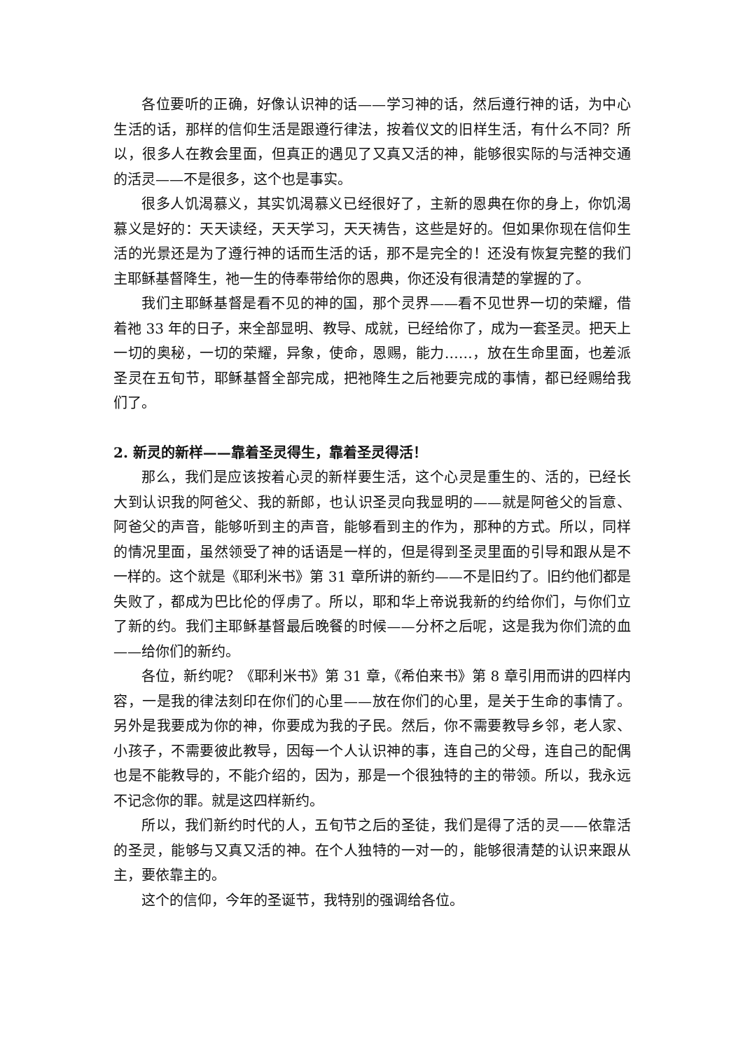各位要听的正确，好像认识神的话——学习神的话，然后遵行神的话，为中心生活的话，那样的信仰生活是跟遵行律法，按着仪文的旧样生活，有什么不同？所以，很多人在教会里面，但真正的遇见了又真又活的神，能够很实际的与活神交通的活灵——不是很多，这个也是事实。
很多人饥渴慕义，其实饥渴慕义已经很好了，主新的恩典在你的身上，你饥渴慕义是好的：天天读经，天天学习，天天祷告，这些是好的。但如果你现在信仰生活的光景还是为了遵行神的话而生活的话，那不是完全的！还没有恢复完整的我们主耶稣基督降生，祂一生的侍奉带给你的恩典，你还没有很清楚的掌握的了。
我们主耶稣基督是看不见的神的国，那个灵界——看不见世界一切的荣耀，借着祂 33 年的日子，来全部显明、教导、成就，已经给你了，成为一套圣灵。把天上一切的奥秘，一切的荣耀，异象，使命，恩赐，能力……，放在生命里面，也差派圣灵在五旬节，耶稣基督全部完成，把祂降生之后祂要完成的事情，都已经赐给我们了。
2. 新灵的新样——靠着圣灵得生，靠着圣灵得活！
那么，我们是应该按着心灵的新样要生活，这个心灵是重生的、活的，已经长大到认识我的阿爸父、我的新郎，也认识圣灵向我显明的——就是阿爸父的旨意、阿爸父的声音，能够听到主的声音，能够看到主的作为，那种的方式。所以，同样的情况里面，虽然领受了神的话语是一样的，但是得到圣灵里面的引导和跟从是不一样的。这个就是《耶利米书》第 31 章所讲的新约——不是旧约了。旧约他们都是失败了，都成为巴比伦的俘虏了。所以，耶和华上帝说我新的约给你们，与你们立了新的约。我们主耶稣基督最后晚餐的时候——分杯之后呢，这是我为你们流的血——给你们的新约。
各位，新约呢？《耶利米书》第 31 章，《希伯来书》第 8 章引用而讲的四样内容，一是我的律法刻印在你们的心里——放在你们的心里，是关于生命的事情了。另外是我要成为你的神，你要成为我的子民。然后，你不需要教导乡邻，老人家、小孩子，不需要彼此教导，因每一个人认识神的事，连自己的父母，连自己的配偶也是不能教导的，不能介绍的，因为，那是一个很独特的主的带领。所以，我永远不记念你的罪。就是这四样新约。
所以，我们新约时代的人，五旬节之后的圣徒，我们是得了活的灵——依靠活的圣灵，能够与又真又活的神。在个人独特的一对一的，能够很清楚的认识来跟从主，要依靠主的。
这个的信仰，今年的圣诞节，我特别的强调给各位。